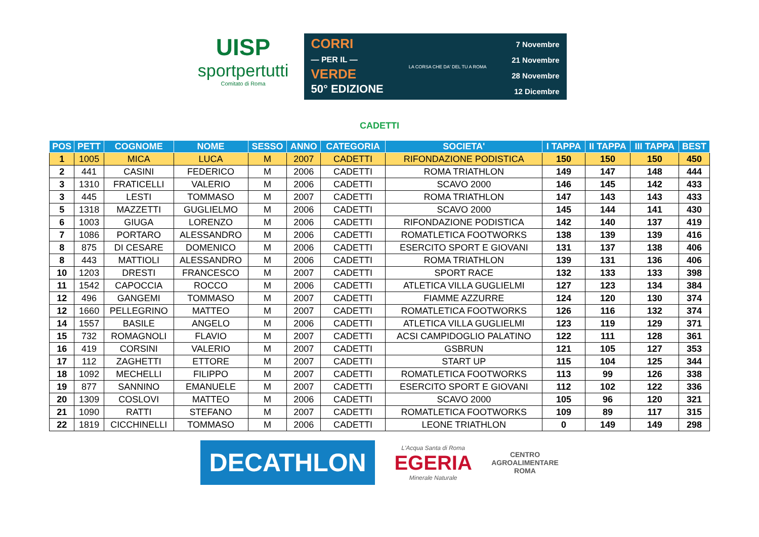UISP
sportpertutti
Comitato di Roma
CORRI
— PER IL —
VERDE
50° EDIZIONE
LA CORSA CHE DA' DEL TU A ROMA
7 Novembre
21 Novembre
28 Novembre
12 Dicembre
CADETTI
| POS | PETT | COGNOME | NOME | SESSO | ANNO | CATEGORIA | SOCIETA' | I TAPPA | II TAPPA | III TAPPA | BEST |
| --- | --- | --- | --- | --- | --- | --- | --- | --- | --- | --- | --- |
| 1 | 1005 | MICA | LUCA | M | 2007 | CADETTI | RIFONDAZIONE PODISTICA | 150 | 150 | 150 | 450 |
| 2 | 441 | CASINI | FEDERICO | M | 2006 | CADETTI | ROMA TRIATHLON | 149 | 147 | 148 | 444 |
| 3 | 1310 | FRATICELLI | VALERIO | M | 2006 | CADETTI | SCAVO 2000 | 146 | 145 | 142 | 433 |
| 3 | 445 | LESTI | TOMMASO | M | 2007 | CADETTI | ROMA TRIATHLON | 147 | 143 | 143 | 433 |
| 5 | 1318 | MAZZETTI | GUGLIELMO | M | 2006 | CADETTI | SCAVO 2000 | 145 | 144 | 141 | 430 |
| 6 | 1003 | GIUGA | LORENZO | M | 2006 | CADETTI | RIFONDAZIONE PODISTICA | 142 | 140 | 137 | 419 |
| 7 | 1086 | PORTARO | ALESSANDRO | M | 2006 | CADETTI | ROMATLETICA FOOTWORKS | 138 | 139 | 139 | 416 |
| 8 | 875 | DI CESARE | DOMENICO | M | 2006 | CADETTI | ESERCITO SPORT E GIOVANI | 131 | 137 | 138 | 406 |
| 8 | 443 | MATTIOLI | ALESSANDRO | M | 2006 | CADETTI | ROMA TRIATHLON | 139 | 131 | 136 | 406 |
| 10 | 1203 | DRESTI | FRANCESCO | M | 2007 | CADETTI | SPORT RACE | 132 | 133 | 133 | 398 |
| 11 | 1542 | CAPOCCIA | ROCCO | M | 2006 | CADETTI | ATLETICA VILLA GUGLIELMI | 127 | 123 | 134 | 384 |
| 12 | 496 | GANGEMI | TOMMASO | M | 2007 | CADETTI | FIAMME AZZURRE | 124 | 120 | 130 | 374 |
| 12 | 1660 | PELLEGRINO | MATTEO | M | 2007 | CADETTI | ROMATLETICA FOOTWORKS | 126 | 116 | 132 | 374 |
| 14 | 1557 | BASILE | ANGELO | M | 2006 | CADETTI | ATLETICA VILLA GUGLIELMI | 123 | 119 | 129 | 371 |
| 15 | 732 | ROMAGNOLI | FLAVIO | M | 2007 | CADETTI | ACSI CAMPIDOGLIO PALATINO | 122 | 111 | 128 | 361 |
| 16 | 419 | CORSINI | VALERIO | M | 2007 | CADETTI | GSBRUN | 121 | 105 | 127 | 353 |
| 17 | 112 | ZAGHETTI | ETTORE | M | 2007 | CADETTI | START UP | 115 | 104 | 125 | 344 |
| 18 | 1092 | MECHELLI | FILIPPO | M | 2007 | CADETTI | ROMATLETICA FOOTWORKS | 113 | 99 | 126 | 338 |
| 19 | 877 | SANNINO | EMANUELE | M | 2007 | CADETTI | ESERCITO SPORT E GIOVANI | 112 | 102 | 122 | 336 |
| 20 | 1309 | COSLOVI | MATTEO | M | 2006 | CADETTI | SCAVO 2000 | 105 | 96 | 120 | 321 |
| 21 | 1090 | RATTI | STEFANO | M | 2007 | CADETTI | ROMATLETICA FOOTWORKS | 109 | 89 | 117 | 315 |
| 22 | 1819 | CICCHINELLI | TOMMASO | M | 2006 | CADETTI | LEONE TRIATHLON | 0 | 149 | 149 | 298 |
DECATHLON
L'Acqua Santa di Roma
EGERIA
Minerale Naturale
CENTRO
AGROALIMENTARE
ROMA